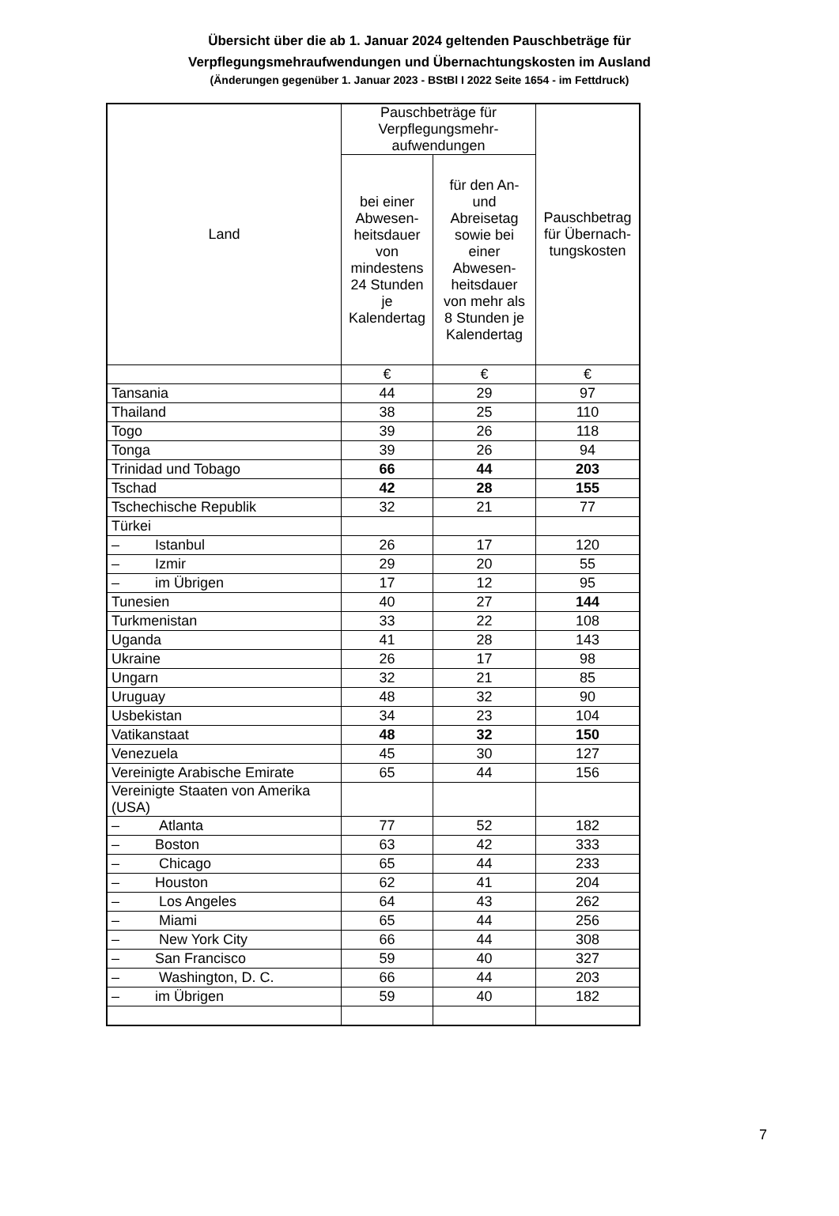Übersicht über die ab 1. Januar 2024 geltenden Pauschbeträge für
Verpflegungsmehraufwendungen und Übernachtungskosten im Ausland
(Änderungen gegenüber 1. Januar 2023 - BStBl I 2022 Seite 1654 - im Fettdruck)
| Land | Pauschbeträge für Verpflegungsmehr- aufwendungen | | Pauschbetrag für Übernach- tungskosten |
| --- | --- | --- | --- |
| | bei einer Abwesen- heitsdauer von mindestens 24 Stunden je Kalendertag | für den An- und Abreisetag sowie bei einer Abwesen- heitsdauer von mehr als 8 Stunden je Kalendertag | |
| | € | € | € |
| Tansania | 44 | 29 | 97 |
| Thailand | 38 | 25 | 110 |
| Togo | 39 | 26 | 118 |
| Tonga | 39 | 26 | 94 |
| Trinidad und Tobago | 66 | 44 | 203 |
| Tschad | 42 | 28 | 155 |
| Tschechische Republik | 32 | 21 | 77 |
| Türkei | | | |
| – Istanbul | 26 | 17 | 120 |
| – Izmir | 29 | 20 | 55 |
| – im Übrigen | 17 | 12 | 95 |
| Tunesien | 40 | 27 | 144 |
| Turkmenistan | 33 | 22 | 108 |
| Uganda | 41 | 28 | 143 |
| Ukraine | 26 | 17 | 98 |
| Ungarn | 32 | 21 | 85 |
| Uruguay | 48 | 32 | 90 |
| Usbekistan | 34 | 23 | 104 |
| Vatikanstaat | 48 | 32 | 150 |
| Venezuela | 45 | 30 | 127 |
| Vereinigte Arabische Emirate | 65 | 44 | 156 |
| Vereinigte Staaten von Amerika (USA) | | | |
| – Atlanta | 77 | 52 | 182 |
| – Boston | 63 | 42 | 333 |
| – Chicago | 65 | 44 | 233 |
| – Houston | 62 | 41 | 204 |
| – Los Angeles | 64 | 43 | 262 |
| – Miami | 65 | 44 | 256 |
| – New York City | 66 | 44 | 308 |
| – San Francisco | 59 | 40 | 327 |
| – Washington, D. C. | 66 | 44 | 203 |
| – im Übrigen | 59 | 40 | 182 |
7